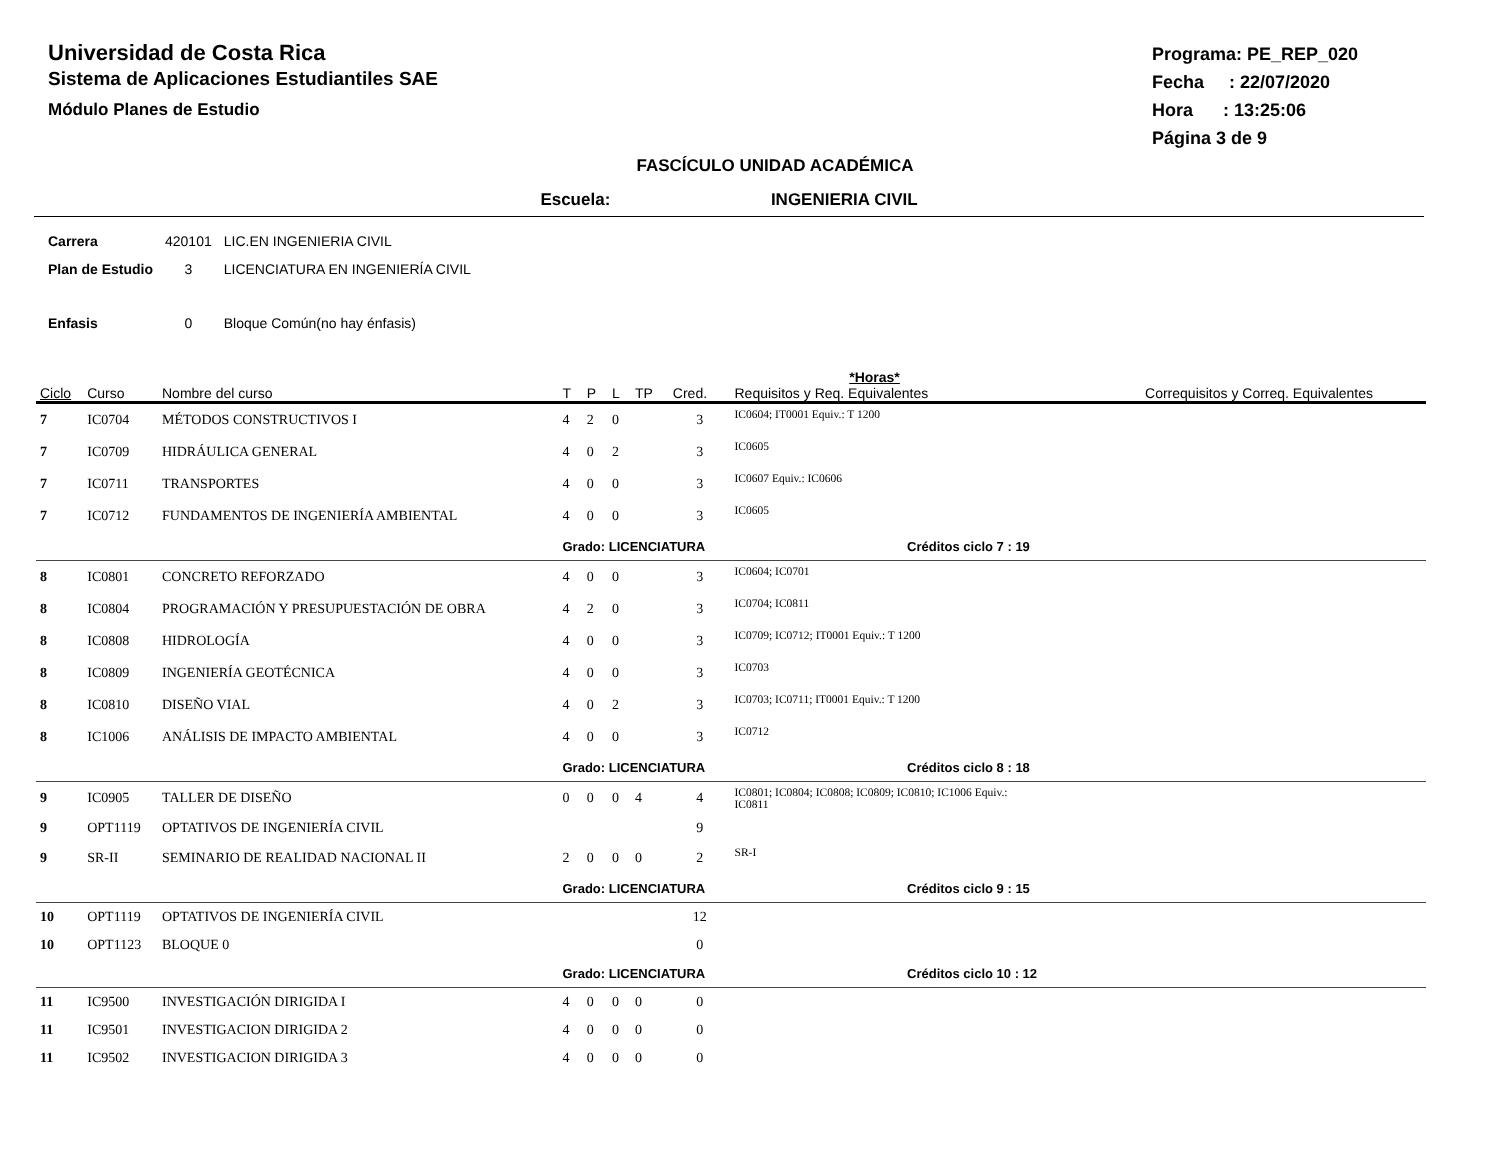Universidad de Costa Rica
Sistema de Aplicaciones Estudiantiles SAE
Módulo Planes de Estudio
Programa: PE_REP_020
Fecha : 22/07/2020
Hora : 13:25:06
Página 3 de 9
FASCÍCULO UNIDAD ACADÉMICA
Escuela: INGENIERIA CIVIL
| Carrera | 420101 | LIC.EN INGENIERIA CIVIL |
| Plan de Estudio | 3 | LICENCIATURA EN INGENIERÍA CIVIL |
| Enfasis | 0 | Bloque Común(no hay énfasis) |
| | | | | | *Horas* | | | | |
| --- | --- | --- | --- | --- | --- | --- | --- | --- | --- |
| Ciclo | Curso | Nombre del curso | T | P | L | TP | Cred. | Requisitos y Req. Equivalentes | Correquisitos y Correq. Equivalentes |
| 7 | IC0704 | MÉTODOS CONSTRUCTIVOS I | 4 | 2 | 0 | | 3 | IC0604; IT0001 Equiv.: T 1200 | |
| 7 | IC0709 | HIDRÁULICA GENERAL | 4 | 0 | 2 | | 3 | IC0605 | |
| 7 | IC0711 | TRANSPORTES | 4 | 0 | 0 | | 3 | IC0607 Equiv.: IC0606 | |
| 7 | IC0712 | FUNDAMENTOS DE INGENIERÍA AMBIENTAL | 4 | 0 | 0 | | 3 | IC0605 | |
| | | | Grado: LICENCIATURA Créditos ciclo 7 : 19 | | | | | | |
| 8 | IC0801 | CONCRETO REFORZADO | 4 | 0 | 0 | | 3 | IC0604; IC0701 | |
| 8 | IC0804 | PROGRAMACIÓN Y PRESUPUESTACIÓN DE OBRA | 4 | 2 | 0 | | 3 | IC0704; IC0811 | |
| 8 | IC0808 | HIDROLOGÍA | 4 | 0 | 0 | | 3 | IC0709; IC0712; IT0001 Equiv.: T 1200 | |
| 8 | IC0809 | INGENIERÍA GEOTÉCNICA | 4 | 0 | 0 | | 3 | IC0703 | |
| 8 | IC0810 | DISEÑO VIAL | 4 | 0 | 2 | | 3 | IC0703; IC0711; IT0001 Equiv.: T 1200 | |
| 8 | IC1006 | ANÁLISIS DE IMPACTO AMBIENTAL | 4 | 0 | 0 | | 3 | IC0712 | |
| | | | Grado: LICENCIATURA Créditos ciclo 8 : 18 | | | | | | |
| 9 | IC0905 | TALLER DE DISEÑO | 0 | 0 | 0 | 4 | 4 | IC0801; IC0804; IC0808; IC0809; IC0810; IC1006 Equiv.: IC0811 | |
| 9 | OPT1119 | OPTATIVOS DE INGENIERÍA CIVIL | | | | | 9 | | |
| 9 | SR-II | SEMINARIO DE REALIDAD NACIONAL II | 2 | 0 | 0 | 0 | 2 | SR-I | |
| | | | Grado: LICENCIATURA Créditos ciclo 9 : 15 | | | | | | |
| 10 | OPT1119 | OPTATIVOS DE INGENIERÍA CIVIL | | | | | 12 | | |
| 10 | OPT1123 | BLOQUE 0 | | | | | 0 | | |
| | | | Grado: LICENCIATURA Créditos ciclo 10 : 12 | | | | | | |
| 11 | IC9500 | INVESTIGACIÓN DIRIGIDA I | 4 | 0 | 0 | 0 | 0 | | |
| 11 | IC9501 | INVESTIGACION DIRIGIDA 2 | 4 | 0 | 0 | 0 | 0 | | |
| 11 | IC9502 | INVESTIGACION DIRIGIDA 3 | 4 | 0 | 0 | 0 | 0 | | |